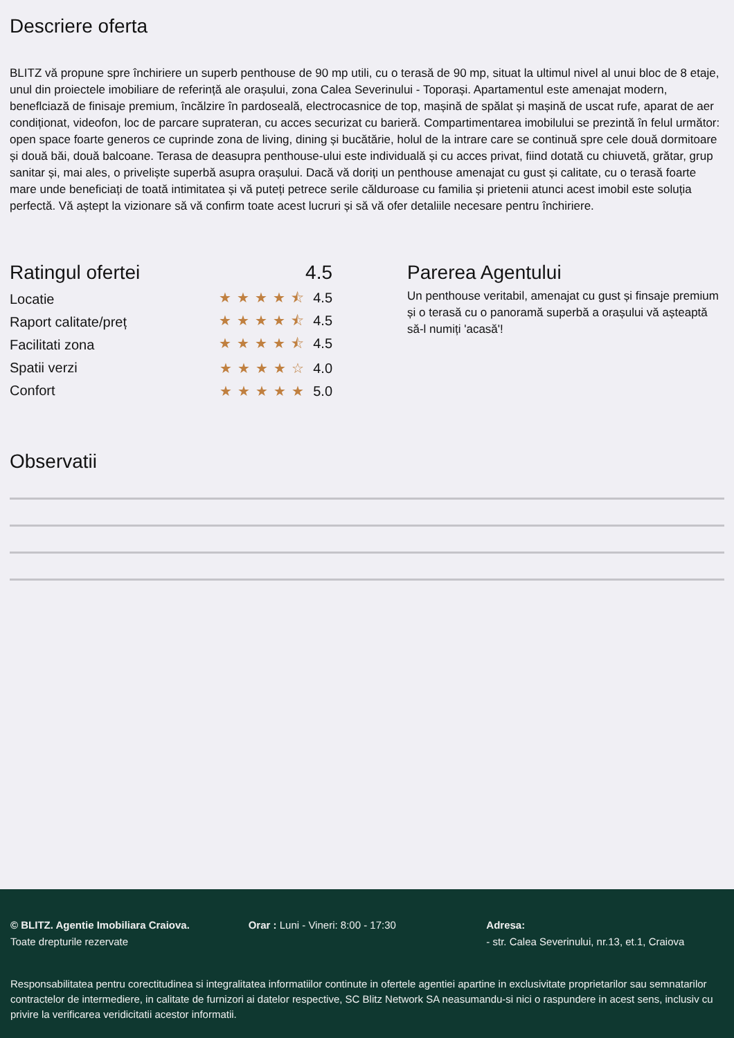Descriere oferta
BLITZ vă propune spre închiriere un superb penthouse de 90 mp utili, cu o terasă de 90 mp, situat la ultimul nivel al unui bloc de 8 etaje, unul din proiectele imobiliare de referință ale orașului, zona Calea Severinului - Toporași. Apartamentul este amenajat modern, beneflciază de finisaje premium, încălzire în pardoseală, electrocasnice de top, mașină de spălat și mașină de uscat rufe, aparat de aer condiționat, videofon, loc de parcare suprateran, cu acces securizat cu barieră. Compartimentarea imobilului se prezintă în felul următor: open space foarte generos ce cuprinde zona de living, dining și bucătărie, holul de la intrare care se continuă spre cele două dormitoare și două băi, două balcoane. Terasa de deasupra penthouse-ului este individuală și cu acces privat, fiind dotată cu chiuvetă, grătar, grup sanitar și, mai ales, o priveliște superbă asupra orașului. Dacă vă doriți un penthouse amenajat cu gust și calitate, cu o terasă foarte mare unde beneficiați de toată intimitatea și vă puteți petrece serile călduroase cu familia și prietenii atunci acest imobil este soluția perfectă. Vă aștept la vizionare să vă confirm toate acest lucruri și să vă ofer detaliile necesare pentru închiriere.
Ratingul ofertei 4.5
Locatie ★★★★⯪ 4.5
Raport calitate/preț ★★★★⯪ 4.5
Facilitati zona ★★★★⯪ 4.5
Spatii verzi ★★★★☆ 4.0
Confort ★★★★★ 5.0
Parerea Agentului
Un penthouse veritabil, amenajat cu gust și finsaje premium și o terasă cu o panoramă superbă a orașului vă așteaptă să-l numiți 'acasă'!
Observatii
© BLITZ. Agentie Imobiliara Craiova.
Toate drepturile rezervate
Orar : Luni - Vineri: 8:00 - 17:30 Adresa:
- str. Calea Severinului, nr.13, et.1, Craiova
Responsabilitatea pentru corectitudinea si integralitatea informatiilor continute in ofertele agentiei apartine in exclusivitate proprietarilor sau semnatarilor contractelor de intermediere, in calitate de furnizori ai datelor respective, SC Blitz Network SA neasumandu-si nici o raspundere in acest sens, inclusiv cu privire la verificarea veridicitatii acestor informatii.